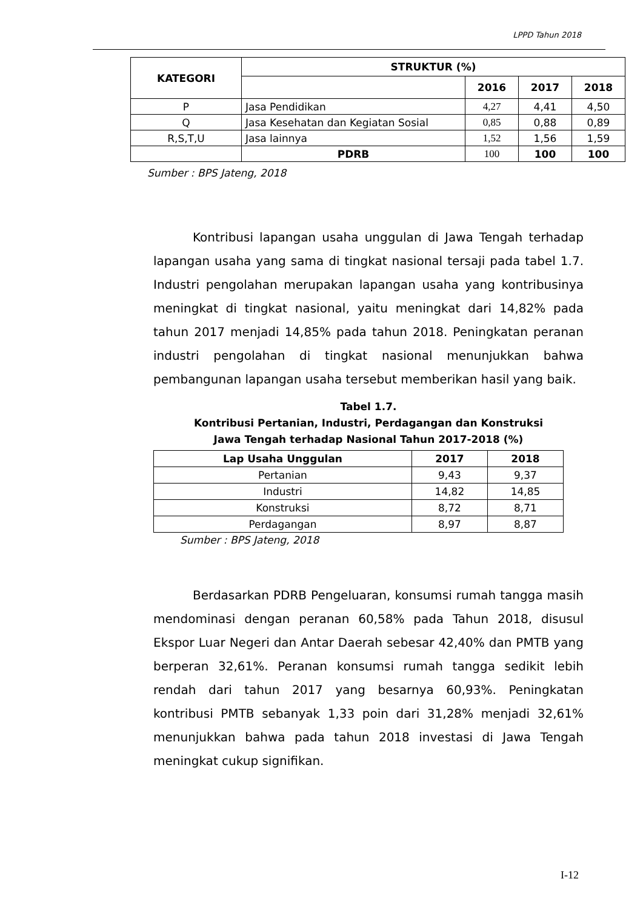LPPD Tahun 2018
| KATEGORI | STRUKTUR (%) | | | |
| --- | --- | --- | --- | --- |
| | | 2016 | 2017 | 2018 |
| P | Jasa Pendidikan | 4,27 | 4,41 | 4,50 |
| Q | Jasa Kesehatan dan Kegiatan Sosial | 0,85 | 0,88 | 0,89 |
| R,S,T,U | Jasa lainnya | 1,52 | 1,56 | 1,59 |
| | PDRB | 100 | 100 | 100 |
Sumber : BPS Jateng, 2018
Kontribusi lapangan usaha unggulan di Jawa Tengah terhadap lapangan usaha yang sama di tingkat nasional tersaji pada tabel 1.7. Industri pengolahan merupakan lapangan usaha yang kontribusinya meningkat di tingkat nasional, yaitu meningkat dari 14,82% pada tahun 2017 menjadi 14,85% pada tahun 2018. Peningkatan peranan industri pengolahan di tingkat nasional menunjukkan bahwa pembangunan lapangan usaha tersebut memberikan hasil yang baik.
Tabel 1.7.
Kontribusi Pertanian, Industri, Perdagangan dan Konstruksi
Jawa Tengah terhadap Nasional Tahun 2017-2018 (%)
| Lap Usaha Unggulan | 2017 | 2018 |
| --- | --- | --- |
| Pertanian | 9,43 | 9,37 |
| Industri | 14,82 | 14,85 |
| Konstruksi | 8,72 | 8,71 |
| Perdagangan | 8,97 | 8,87 |
Sumber : BPS Jateng, 2018
Berdasarkan PDRB Pengeluaran, konsumsi rumah tangga masih mendominasi dengan peranan 60,58% pada Tahun 2018, disusul Ekspor Luar Negeri dan Antar Daerah sebesar 42,40% dan PMTB yang berperan 32,61%. Peranan konsumsi rumah tangga sedikit lebih rendah dari tahun 2017 yang besarnya 60,93%. Peningkatan kontribusi PMTB sebanyak 1,33 poin dari 31,28% menjadi 32,61% menunjukkan bahwa pada tahun 2018 investasi di Jawa Tengah meningkat cukup signifikan.
I-12